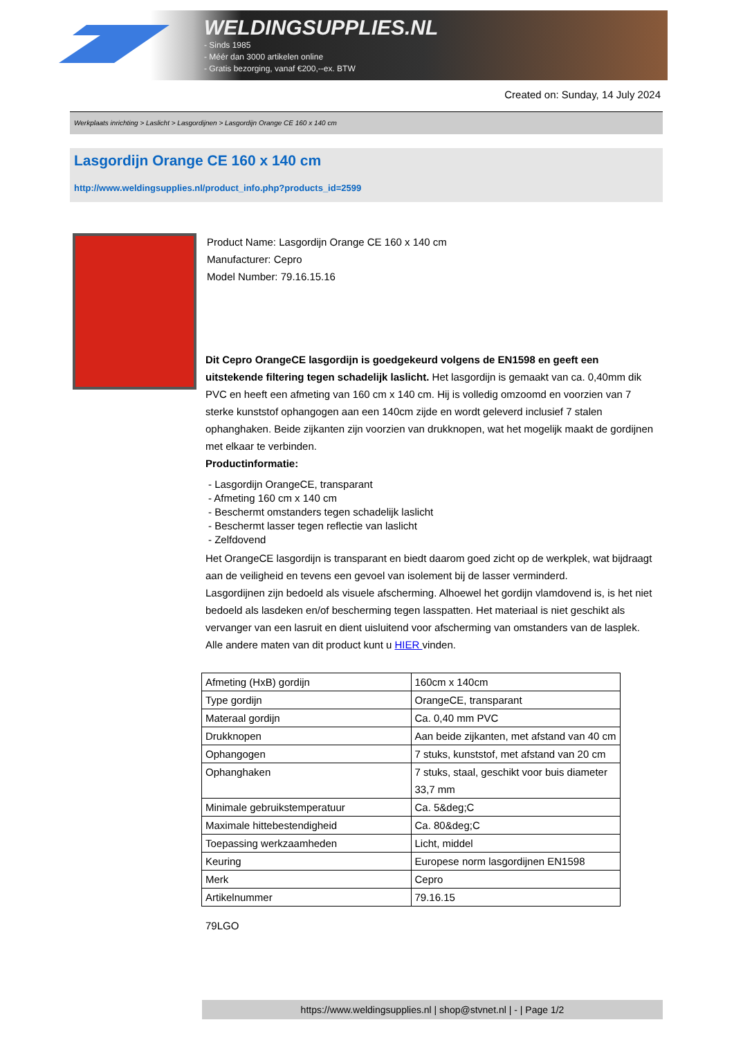WELDINGSUPPLIES.NL
- Sinds 1985
- Méér dan 3000 artikelen online
- Gratis bezorging, vanaf €200,--ex. BTW
Created on: Sunday, 14 July 2024
Werkplaats inrichting > Laslicht > Lasgordijnen > Lasgordijn Orange CE 160 x 140 cm
Lasgordijn Orange CE 160 x 140 cm
http://www.weldingsupplies.nl/product_info.php?products_id=2599
Product Name: Lasgordijn Orange CE 160 x 140 cm
Manufacturer: Cepro
Model Number: 79.16.15.16
Dit Cepro OrangeCE lasgordijn is goedgekeurd volgens de EN1598 en geeft een uitstekende filtering tegen schadelijk laslicht. Het lasgordijn is gemaakt van ca. 0,40mm dik PVC en heeft een afmeting van 160 cm x 140 cm. Hij is volledig omzoomd en voorzien van 7 sterke kunststof ophangogen aan een 140cm zijde en wordt geleverd inclusief 7 stalen ophanghaken. Beide zijkanten zijn voorzien van drukknopen, wat het mogelijk maakt de gordijnen met elkaar te verbinden.
Productinformatie:
- Lasgordijn OrangeCE, transparant
- Afmeting 160 cm x 140 cm
- Beschermt omstanders tegen schadelijk laslicht
- Beschermt lasser tegen reflectie van laslicht
- Zelfdovend
Het OrangeCE lasgordijn is transparant en biedt daarom goed zicht op de werkplek, wat bijdraagt aan de veiligheid en tevens een gevoel van isolement bij de lasser verminderd.
Lasgordijnen zijn bedoeld als visuele afscherming. Alhoewel het gordijn vlamdovend is, is het niet bedoeld als lasdeken en/of bescherming tegen lasspatten. Het materiaal is niet geschikt als vervanger van een lasruit en dient uisluitend voor afscherming van omstanders van de lasplek.
Alle andere maten van dit product kunt u HIER vinden.
| Afmeting (HxB) gordijn | 160cm x 140cm |
| Type gordijn | OrangeCE, transparant |
| Materaal gordijn | Ca. 0,40 mm PVC |
| Drukknopen | Aan beide zijkanten, met afstand van 40 cm |
| Ophangogen | 7 stuks, kunststof, met afstand van 20 cm |
| Ophanghaken | 7 stuks, staal, geschikt voor buis diameter 33,7 mm |
| Minimale gebruikstemperatuur | Ca. 5&deg;C |
| Maximale hittebestendigheid | Ca. 80&deg;C |
| Toepassing werkzaamheden | Licht, middel |
| Keuring | Europese norm lasgordijnen EN1598 |
| Merk | Cepro |
| Artikelnummer | 79.16.15 |
79LGO
https://www.weldingsupplies.nl | shop@stvnet.nl | - | Page 1/2